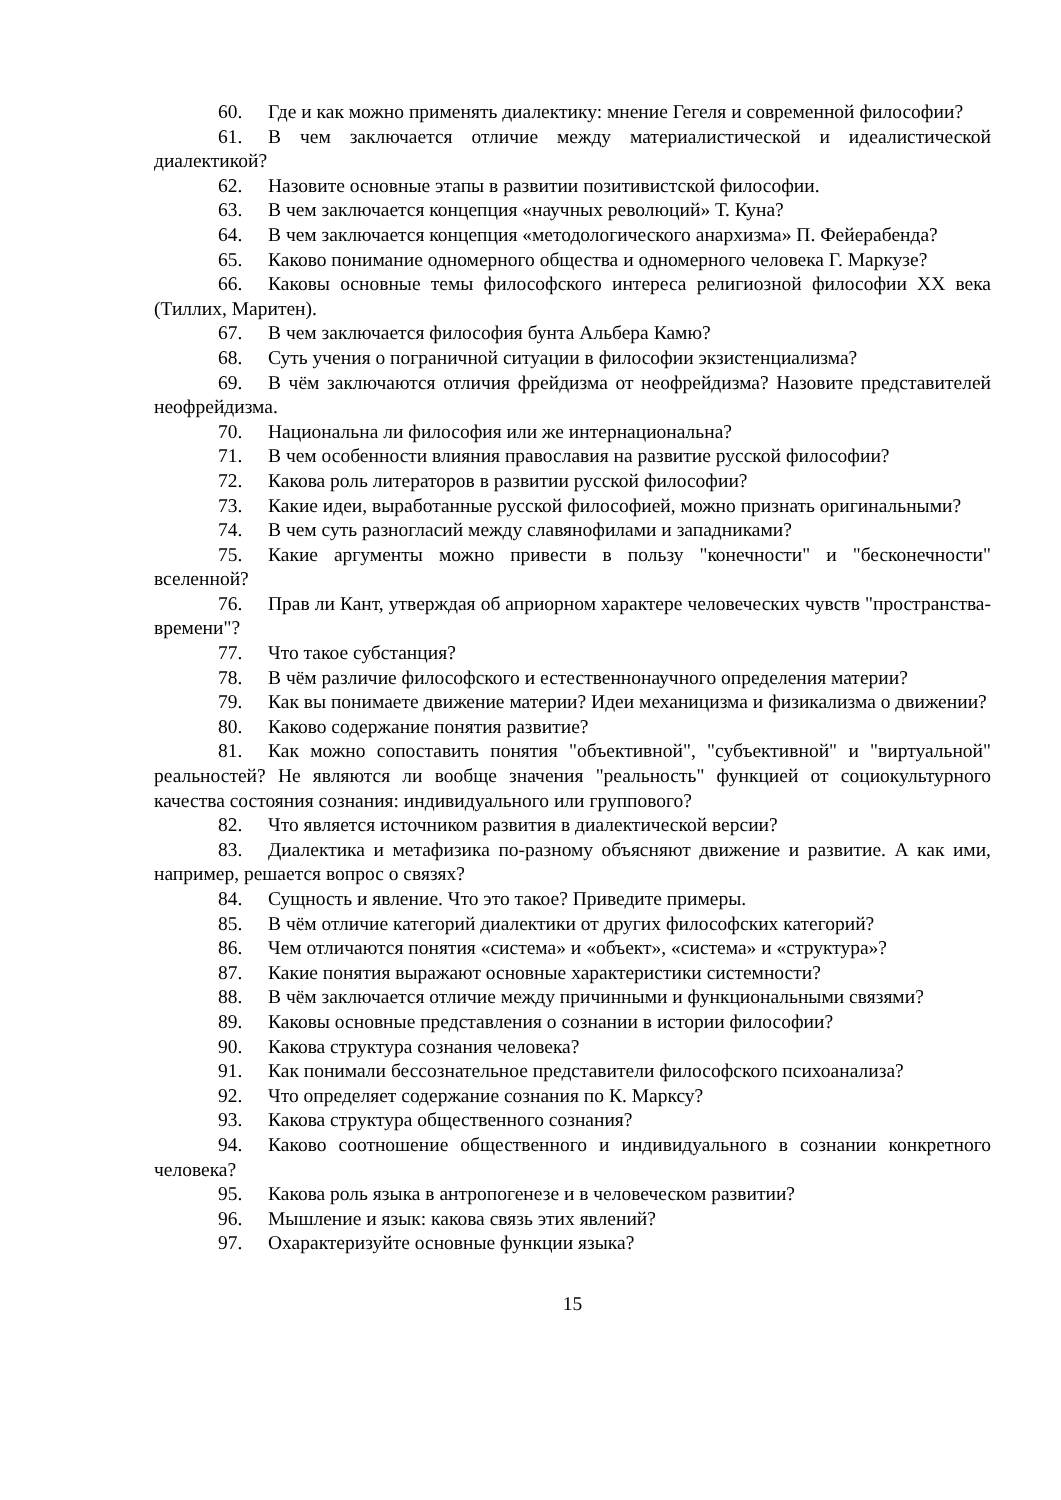60. Где и как можно применять диалектику: мнение Гегеля и современной философии?
61. В чем заключается отличие между материалистической и идеалистической диалектикой?
62. Назовите основные этапы в развитии позитивистской философии.
63. В чем заключается концепция «научных революций» Т. Куна?
64. В чем заключается концепция «методологического анархизма» П. Фейерабенда?
65. Каково понимание одномерного общества и одномерного человека Г. Маркузе?
66. Каковы основные темы философского интереса религиозной философии XX века (Тиллих, Маритен).
67. В чем заключается философия бунта Альбера Камю?
68. Суть учения о пограничной ситуации в философии экзистенциализма?
69. В чём заключаются отличия фрейдизма от неофрейдизма? Назовите представителей неофрейдизма.
70. Национальна ли философия или же интернациональна?
71. В чем особенности влияния православия на развитие русской философии?
72. Какова роль литераторов в развитии русской философии?
73. Какие идеи, выработанные русской философией, можно признать оригинальными?
74. В чем суть разногласий между славянофилами и западниками?
75. Какие аргументы можно привести в пользу "конечности" и "бесконечности" вселенной?
76. Прав ли Кант, утверждая об априорном характере человеческих чувств "пространства-времени"?
77. Что такое субстанция?
78. В чём различие философского и естественнонаучного определения материи?
79. Как вы понимаете движение материи? Идеи механицизма и физикализма о движении?
80. Каково содержание понятия развитие?
81. Как можно сопоставить понятия "объективной", "субъективной" и "виртуальной" реальностей? Не являются ли вообще значения "реальность" функцией от социокультурного качества состояния сознания: индивидуального или группового?
82. Что является источником развития в диалектической версии?
83. Диалектика и метафизика по-разному объясняют движение и развитие. А как ими, например, решается вопрос о связях?
84. Сущность и явление. Что это такое? Приведите примеры.
85. В чём отличие категорий диалектики от других философских категорий?
86. Чем отличаются понятия «система» и «объект», «система» и «структура»?
87. Какие понятия выражают основные характеристики системности?
88. В чём заключается отличие между причинными и функциональными связями?
89. Каковы основные представления о сознании в истории философии?
90. Какова структура сознания человека?
91. Как понимали бессознательное представители философского психоанализа?
92. Что определяет содержание сознания по К. Марксу?
93. Какова структура общественного сознания?
94. Каково соотношение общественного и индивидуального в сознании конкретного человека?
95. Какова роль языка в антропогенезе и в человеческом развитии?
96. Мышление и язык: какова связь этих явлений?
97. Охарактеризуйте основные функции языка?
15